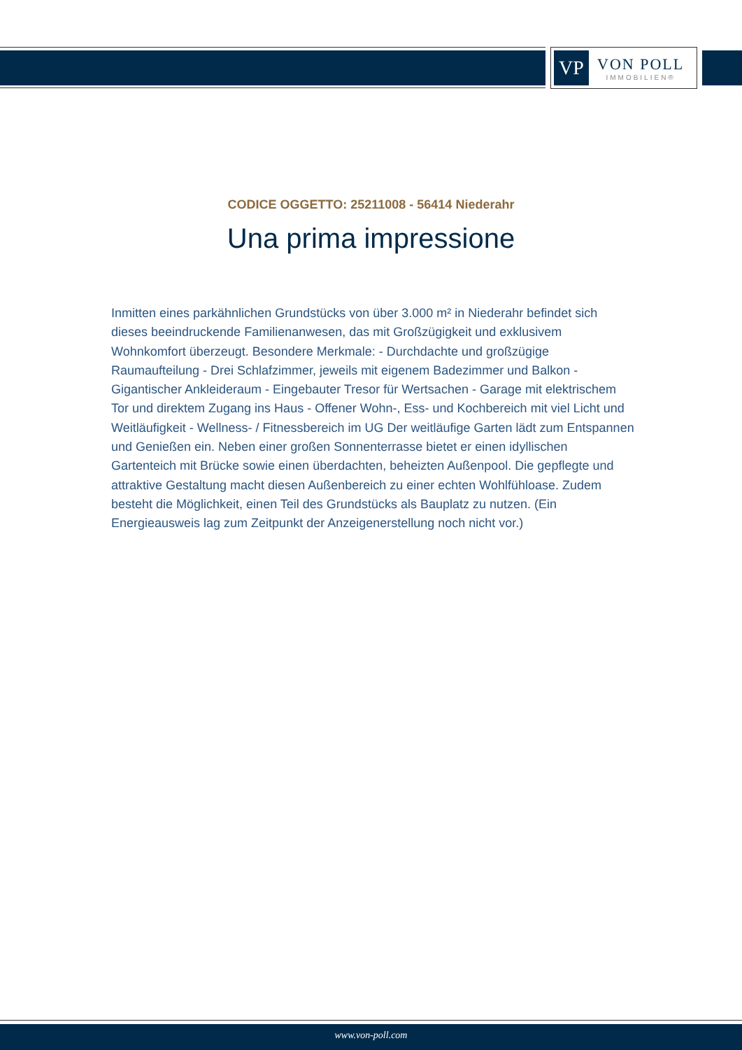VP
VON POLL
IMMOBILIEN®
CODICE OGGETTO: 25211008 - 56414 Niederahr
Una prima impressione
Inmitten eines parkähnlichen Grundstücks von über 3.000 m² in Niederahr befindet sich dieses beeindruckende Familienanwesen, das mit Großzügigkeit und exklusivem Wohnkomfort überzeugt. Besondere Merkmale: - Durchdachte und großzügige Raumaufteilung - Drei Schlafzimmer, jeweils mit eigenem Badezimmer und Balkon - Gigantischer Ankleideraum - Eingebauter Tresor für Wertsachen - Garage mit elektrischem Tor und direktem Zugang ins Haus - Offener Wohn-, Ess- und Kochbereich mit viel Licht und Weitläufigkeit - Wellness- / Fitnessbereich im UG Der weitläufige Garten lädt zum Entspannen und Genießen ein. Neben einer großen Sonnenterrasse bietet er einen idyllischen Gartenteich mit Brücke sowie einen überdachten, beheizten Außenpool. Die gepflegte und attraktive Gestaltung macht diesen Außenbereich zu einer echten Wohlfühloase. Zudem besteht die Möglichkeit, einen Teil des Grundstücks als Bauplatz zu nutzen. (Ein Energieausweis lag zum Zeitpunkt der Anzeigenerstellung noch nicht vor.)
www.von-poll.com